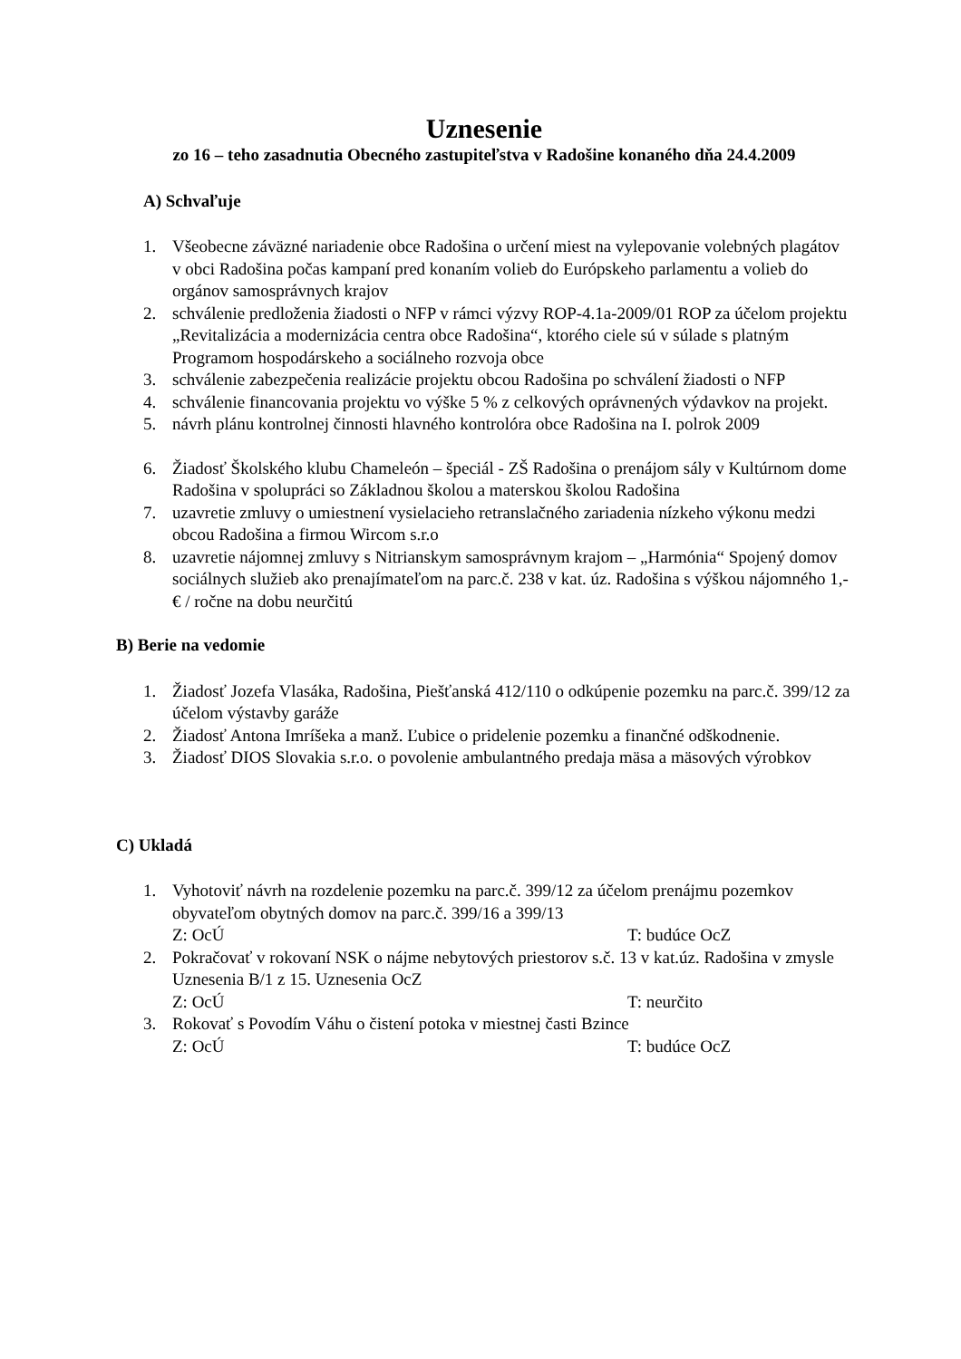Uznesenie
zo 16 – teho zasadnutia Obecného zastupiteľstva v Radošine konaného dňa 24.4.2009
A) Schvaľuje
1. Všeobecne záväzné nariadenie obce Radošina o určení miest na vylepovanie volebných plagátov v obci Radošina počas kampaní pred konaním volieb do Európskeho parlamentu a volieb do orgánov samosprávnych krajov
2. schválenie predloženia žiadosti o NFP v rámci výzvy ROP-4.1a-2009/01 ROP za účelom projektu „Revitalizácia a modernizácia centra obce Radošina“, ktorého ciele sú v súlade s platným Programom hospodárskeho a sociálneho rozvoja obce
3. schválenie zabezpečenia realizácie projektu obcou Radošina po schválení žiadosti o NFP
4. schválenie financovania projektu vo výške 5 % z celkových oprávnených výdavkov na projekt.
5. návrh plánu kontrolnej činnosti hlavného kontrolóra obce Radošina na I. polrok 2009
6. Žiadosť Školského klubu Chameleón – špeciál - ZŠ Radošina o prenájom sály v Kultúrnom dome Radošina v spolupráci so Základnou školou a materskou školou Radošina
7. uzavretie zmluvy o umiestnení vysielacieho retranslačného zariadenia nízkeho výkonu medzi obcou Radošina a firmou Wircom s.r.o
8. uzavretie nájomnej zmluvy s Nitrianskym samosprávnym krajom – „Harmónia“ Spojený domov sociálnych služieb ako prenajímateľom na parc.č. 238 v kat. úz. Radošina s výškou nájomného 1,- € / ročne na dobu neurčitú
B) Berie na vedomie
1. Žiadosť Jozefa Vlasáka, Radošina, Piešťanská 412/110 o odkúpenie pozemku na parc.č. 399/12 za účelom výstavby garáže
2. Žiadosť Antona Imríšeka a manž. Ľubice o pridelenie pozemku a finančné odškodnenie.
3. Žiadosť DIOS Slovakia s.r.o. o povolenie ambulantného predaja mäsa a mäsových výrobkov
C) Ukladá
1. Vyhotoviť návrh na rozdelenie pozemku na parc.č. 399/12 za účelom prenájmu pozemkov obyvateľom obytných domov na parc.č. 399/16 a 399/13
Z: OcÚ T: budúce OcZ
2. Pokračovať v rokovaní NSK o nájme nebytových priestorov s.č. 13 v kat.úz. Radošina v zmysle Uznesenia B/1 z 15. Uznesenia OcZ
Z: OcÚ T: neurčito
3. Rokovať s Povodím Váhu o čistení potoka v miestnej časti Bzince
Z: OcÚ T: budúce OcZ